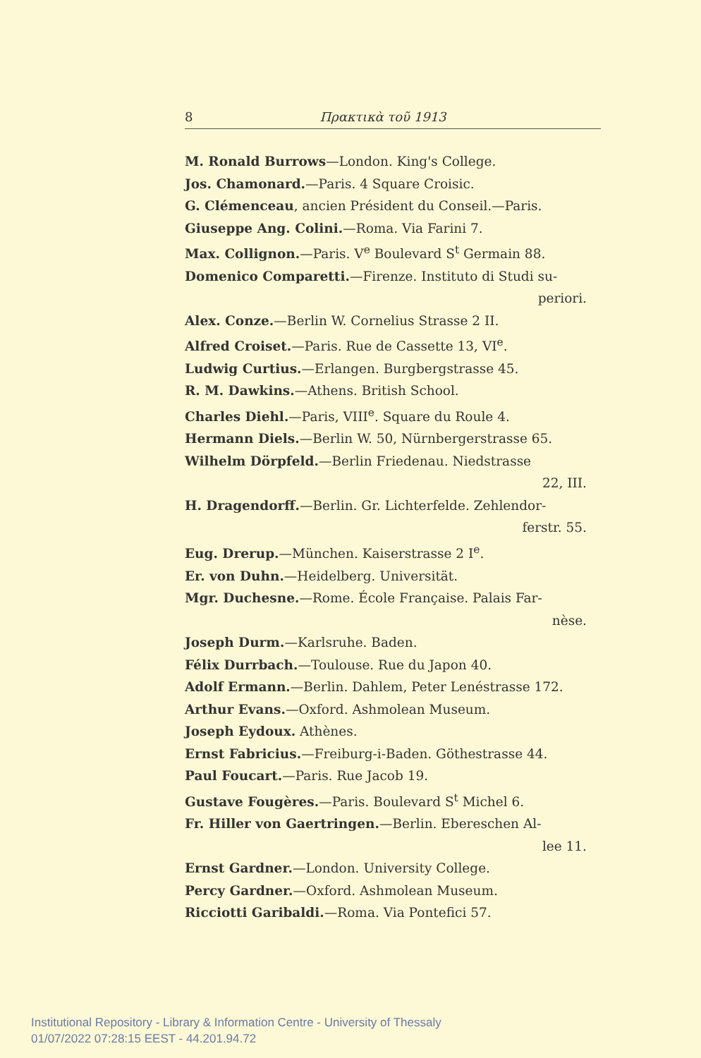8 Πρακτικὰ τοῦ 1913
M. Ronald Burrows—London. King's College.
Jos. Chamonard.—Paris. 4 Square Croisic.
G. Clémenceau, ancien Président du Conseil.—Paris.
Giuseppe Ang. Colini.—Roma. Via Farini 7.
Max. Collignon.—Paris. V<sup>e</sup> Boulevard S<sup>t</sup> Germain 88.
Domenico Comparetti.—Firenze. Instituto di Studi su-
periori.
Alex. Conze.—Berlin W. Cornelius Strasse 2 II.
Alfred Croiset.—Paris. Rue de Cassette 13, VI<sup>e</sup>.
Ludwig Curtius.—Erlangen. Burgbergstrasse 45.
R. M. Dawkins.—Athens. British School.
Charles Diehl.—Paris, VIII<sup>e</sup>. Square du Roule 4.
Hermann Diels.—Berlin W. 50, Nürnbergerstrasse 65.
Wilhelm Dörpfeld.—Berlin Friedenau. Niedstrasse
22, III.
H. Dragendorff.—Berlin. Gr. Lichterfelde. Zehlendor-
ferstr. 55.
Eug. Drerup.—München. Kaiserstrasse 2 I<sup>e</sup>.
Er. von Duhn.—Heidelberg. Universität.
Mgr. Duchesne.—Rome. École Française. Palais Far-
nèse.
Joseph Durm.—Karlsruhe. Baden.
Félix Durrbach.—Toulouse. Rue du Japon 40.
Adolf Ermann.—Berlin. Dahlem, Peter Lenéstrasse 172.
Arthur Evans.—Oxford. Ashmolean Museum.
Joseph Eydoux. Athènes.
Ernst Fabricius.—Freiburg-i-Baden. Göthestrasse 44.
Paul Foucart.—Paris. Rue Jacob 19.
Gustave Fougères.—Paris. Boulevard S<sup>t</sup> Michel 6.
Fr. Hiller von Gaertringen.—Berlin. Ebereschen Al-
lee 11.
Ernst Gardner.—London. University College.
Percy Gardner.—Oxford. Ashmolean Museum.
Ricciotti Garibaldi.—Roma. Via Pontefici 57.
Institutional Repository - Library & Information Centre - University of Thessaly
01/07/2022 07:28:15 EEST - 44.201.94.72